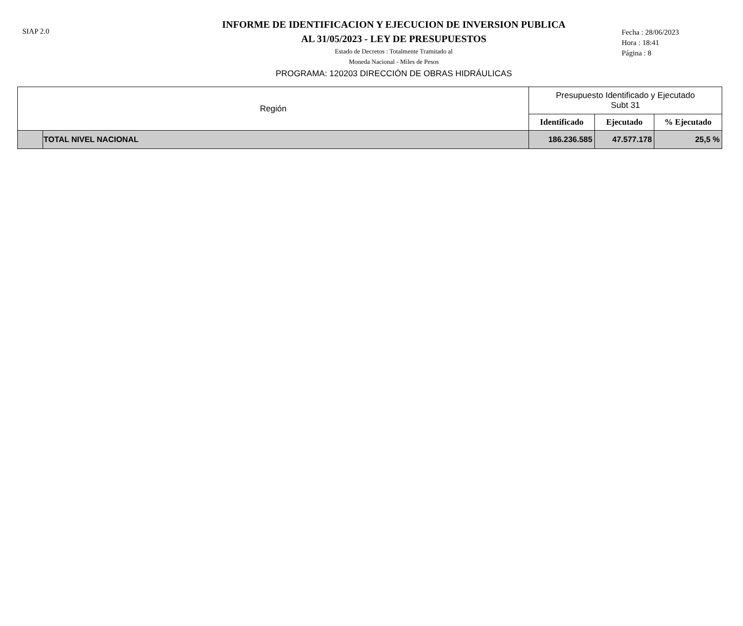SIAP 2.0
INFORME DE IDENTIFICACION Y EJECUCION DE INVERSION PUBLICA
AL 31/05/2023 - LEY DE PRESUPUESTOS
Estado de Decretos : Totalmente Tramitado al
Moneda Nacional - Miles de Pesos
PROGRAMA: 120203 DIRECCIÓN DE OBRAS HIDRÁULICAS
Fecha : 28/06/2023
Hora : 18:41
Página : 8
| Región | | Presupuesto Identificado y Ejecutado Subt 31 | | |
| --- | --- | --- | --- | --- |
| | | Identificado | Ejecutado | % Ejecutado |
| | TOTAL NIVEL NACIONAL | 186.236.585 | 47.577.178 | 25,5 % |